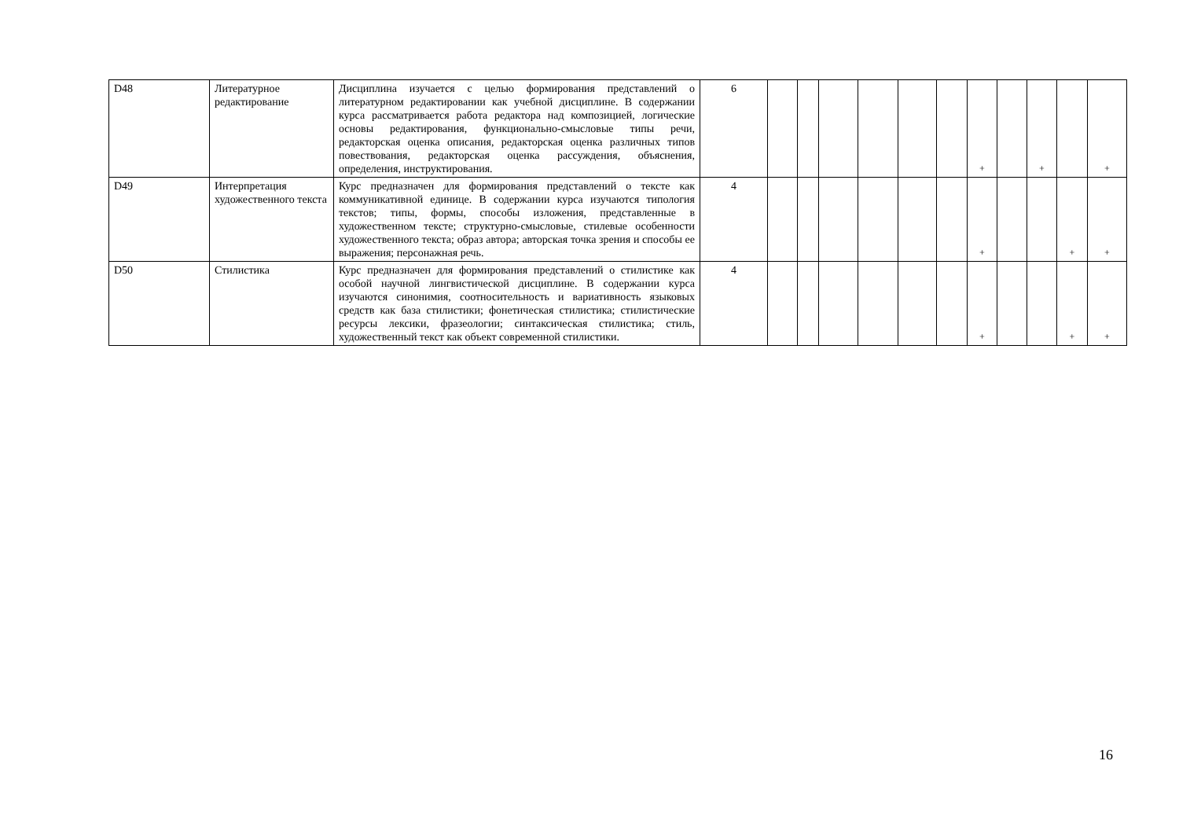| D48 | Литературное редактирование | Дисциплина изучается с целью формирования представлений о литературном редактировании как учебной дисциплине. В содержании курса рассматривается работа редактора над композицией, логические основы редактирования, функционально-смысловые типы речи, редакторская оценка описания, редакторская оценка различных типов повествования, редакторская оценка рассуждения, объяснения, определения, инструктирования. | 6 | | | | | | | + | | + | | + |
| D49 | Интерпретация художественного текста | Курс предназначен для формирования представлений о тексте как коммуникативной единице. В содержании курса изучаются типология текстов; типы, формы, способы изложения, представленные в художественном тексте; структурно-смысловые, стилевые особенности художественного текста; образ автора; авторская точка зрения и способы ее выражения; персонажная речь. | 4 | | | | | | | + | | | + | + |
| D50 | Стилистика | Курс предназначен для формирования представлений о стилистике как особой научной лингвистической дисциплине. В содержании курса изучаются синонимия, соотносительность и вариативность языковых средств как база стилистики; фонетическая стилистика; стилистические ресурсы лексики, фразеологии; синтаксическая стилистика; стиль, художественный текст как объект современной стилистики. | 4 | | | | | | | + | | | + | + |
16